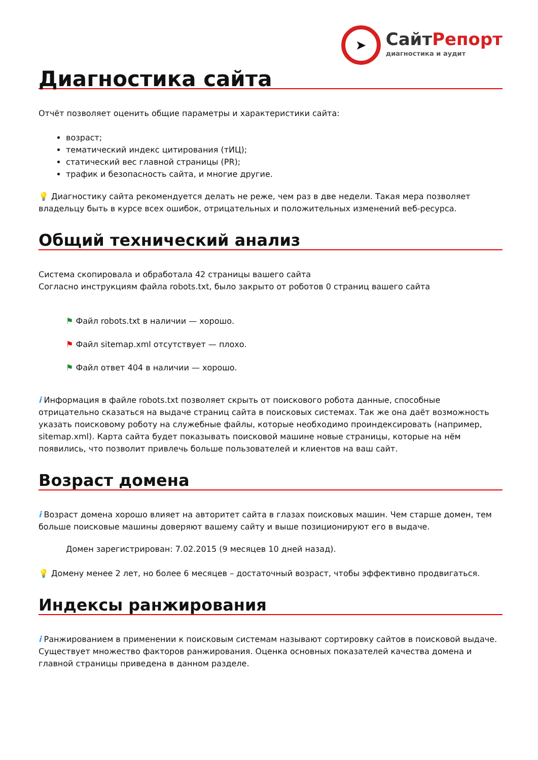➤
СайтРепорт
диагностика и аудит
Диагностика сайта
Отчёт позволяет оценить общие параметры и характеристики сайта:
возраст;
тематический индекс цитирования (тИЦ);
статический вес главной страницы (PR);
трафик и безопасность сайта, и многие другие.
💡 Диагностику сайта рекомендуется делать не реже, чем раз в две недели. Такая мера позволяет владельцу быть в курсе всех ошибок, отрицательных и положительных изменений веб-ресурса.
Общий технический анализ
Система скопировала и обработала 42 страницы вашего сайта
Согласно инструкциям файла robots.txt, было закрыто от роботов 0 страниц вашего сайта
⚑ Файл robots.txt в наличии — хорошо.
⚑ Файл sitemap.xml отсутствует — плохо.
⚑ Файл ответ 404 в наличии — хорошо.
i Информация в файле robots.txt позволяет скрыть от поискового робота данные, способные отрицательно сказаться на выдаче страниц сайта в поисковых системах. Так же она даёт возможность указать поисковому роботу на служебные файлы, которые необходимо проиндексировать (например, sitemap.xml). Карта сайта будет показывать поисковой машине новые страницы, которые на нём появились, что позволит привлечь больше пользователей и клиентов на ваш сайт.
Возраст домена
i Возраст домена хорошо влияет на авторитет сайта в глазах поисковых машин. Чем старше домен, тем больше поисковые машины доверяют вашему сайту и выше позиционируют его в выдаче.
Домен зарегистрирован: 7.02.2015 (9 месяцев 10 дней назад).
💡 Домену менее 2 лет, но более 6 месяцев – достаточный возраст, чтобы эффективно продвигаться.
Индексы ранжирования
i Ранжированием в применении к поисковым системам называют сортировку сайтов в поисковой выдаче. Существует множество факторов ранжирования. Оценка основных показателей качества домена и главной страницы приведена в данном разделе.